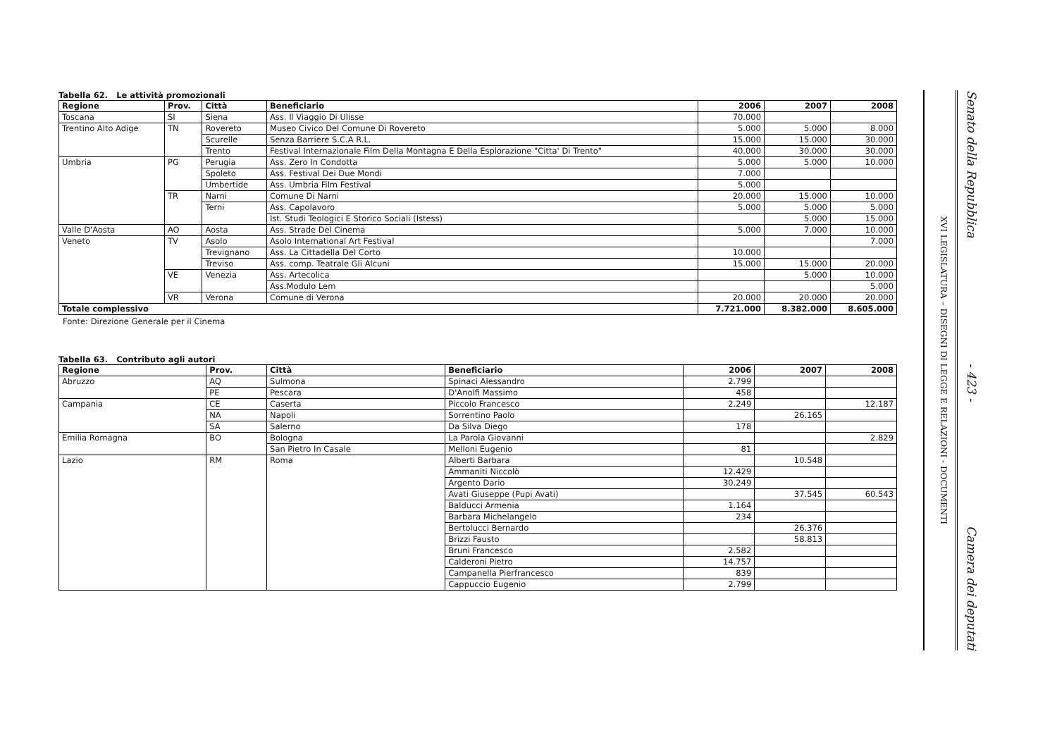Tabella 62. Le attività promozionali
| Regione | Prov. | Città | Beneficiario | 2006 | 2007 | 2008 |
| --- | --- | --- | --- | --- | --- | --- |
| Toscana | SI | Siena | Ass. Il Viaggio Di Ulisse | 70.000 | | |
| Trentino Alto Adige | TN | Rovereto | Museo Civico Del Comune Di Rovereto | 5.000 | 5.000 | 8.000 |
| | | Scurelle | Senza Barriere S.C.A R.L. | 15.000 | 15.000 | 30.000 |
| | | Trento | Festival Internazionale Film Della Montagna E Della Esplorazione "Citta' Di Trento" | 40.000 | 30.000 | 30.000 |
| Umbria | PG | Perugia | Ass. Zero In Condotta | 5.000 | 5.000 | 10.000 |
| | | Spoleto | Ass. Festival Dei Due Mondi | 7.000 | | |
| | | Umbertide | Ass. Umbria Film Festival | 5.000 | | |
| | TR | Narni | Comune Di Narni | 20.000 | 15.000 | 10.000 |
| | | Terni | Ass. Capolavoro | 5.000 | 5.000 | 5.000 |
| | | | Ist. Studi Teologici E Storico Sociali (Istess) | | 5.000 | 15.000 |
| Valle D'Aosta | AO | Aosta | Ass. Strade Del Cinema | 5.000 | 7.000 | 10.000 |
| Veneto | TV | Asolo | Asolo International Art Festival | | | 7.000 |
| | | Trevignano | Ass. La Cittadella Del Corto | 10.000 | | |
| | | Treviso | Ass. comp. Teatrale Gli Alcuni | 15.000 | 15.000 | 20.000 |
| | VE | Venezia | Ass. Artecolica | | 5.000 | 10.000 |
| | | | Ass.Modulo Lem | | | 5.000 |
| | VR | Verona | Comune di Verona | 20.000 | 20.000 | 20.000 |
| Totale complessivo | | | | 7.721.000 | 8.382.000 | 8.605.000 |
Fonte: Direzione Generale per il Cinema
Tabella 63. Contributo agli autori
| Regione | Prov. | Città | Beneficiario | 2006 | 2007 | 2008 |
| --- | --- | --- | --- | --- | --- | --- |
| Abruzzo | AQ | Sulmona | Spinaci Alessandro | 2.799 | | |
| | PE | Pescara | D'Anolfi Massimo | 458 | | |
| Campania | CE | Caserta | Piccolo Francesco | 2.249 | | 12.187 |
| | NA | Napoli | Sorrentino Paolo | | 26.165 | |
| | SA | Salerno | Da Silva Diego | 178 | | |
| Emilia Romagna | BO | Bologna | La Parola Giovanni | | | 2.829 |
| | | San Pietro In Casale | Melloni Eugenio | 81 | | |
| Lazio | RM | Roma | Alberti Barbara | | 10.548 | |
| | | | Ammaniti Niccolò | 12.429 | | |
| | | | Argento Dario | 30.249 | | |
| | | | Avati Giuseppe (Pupi Avati) | | 37.545 | 60.543 |
| | | | Balducci Armenia | 1.164 | | |
| | | | Barbara Michelangelo | 234 | | |
| | | | Bertolucci Bernardo | | 26.376 | |
| | | | Brizzi Fausto | | 58.813 | |
| | | | Bruni Francesco | 2.582 | | |
| | | | Calderoni Pietro | 14.757 | | |
| | | | Campanella Pierfrancesco | 839 | | |
| | | | Cappuccio Eugenio | 2.799 | | |
XVI LEGISLATURA – DISEGNI DI LEGGE E RELAZIONI - DOCUMENTI
Senato della Repubblica - 423 - Camera dei deputati